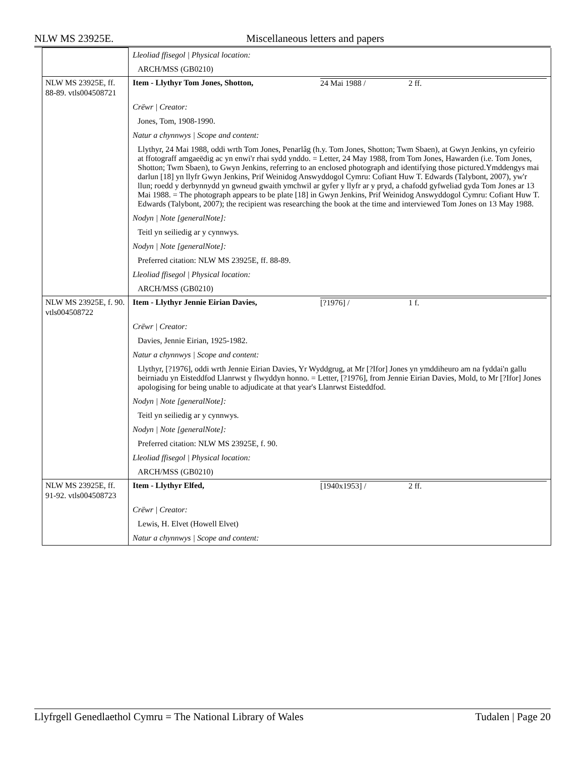NLW MS 23925E. Miscellaneous letters and papers
| | Lleoliad ffisegol / Physical location: ARCH/MSS (GB0210) |
| NLW MS 23925E, ff. 88-89. vtls004508721 | Item - Llythyr Tom Jones, Shotton, 24 Mai 1988 / 2 ff. Crëwr / Creator: Jones, Tom, 1908-1990. Natur a chynnwys / Scope and content: Llythyr, 24 Mai 1988, oddi wrth Tom Jones, Penarlâg (h.y. Tom Jones, Shotton; Twm Sbaen), at Gwyn Jenkins, yn cyfeirio at ffotograff amgaeëdig ac yn enwi'r rhai sydd ynddo. = Letter, 24 May 1988, from Tom Jones, Hawarden (i.e. Tom Jones, Shotton; Twm Sbaen), to Gwyn Jenkins, referring to an enclosed photograph and identifying those pictured.Ymddengys mai darlun [18] yn llyfr Gwyn Jenkins, Prif Weinidog Answyddogol Cymru: Cofiant Huw T. Edwards (Talybont, 2007), yw'r llun; roedd y derbynnydd yn gwneud gwaith ymchwil ar gyfer y llyfr ar y pryd, a chafodd gyfweliad gyda Tom Jones ar 13 Mai 1988. = The photograph appears to be plate [18] in Gwyn Jenkins, Prif Weinidog Answyddogol Cymru: Cofiant Huw T. Edwards (Talybont, 2007); the recipient was researching the book at the time and interviewed Tom Jones on 13 May 1988. Nodyn / Note [generalNote]: Teitl yn seiliedig ar y cynnwys. Nodyn / Note [generalNote]: Preferred citation: NLW MS 23925E, ff. 88-89. Lleoliad ffisegol / Physical location: ARCH/MSS (GB0210) |
| NLW MS 23925E, f. 90. vtls004508722 | Item - Llythyr Jennie Eirian Davies, [?1976] / 1 f. Crëwr / Creator: Davies, Jennie Eirian, 1925-1982. Natur a chynnwys / Scope and content: Llythyr, [?1976], oddi wrth Jennie Eirian Davies, Yr Wyddgrug, at Mr [?Ifor] Jones yn ymddiheuro am na fyddai'n gallu beirniadu yn Eisteddfod Llanrwst y flwyddyn honno. = Letter, [?1976], from Jennie Eirian Davies, Mold, to Mr [?Ifor] Jones apologising for being unable to adjudicate at that year's Llanrwst Eisteddfod. Nodyn / Note [generalNote]: Teitl yn seiliedig ar y cynnwys. Nodyn / Note [generalNote]: Preferred citation: NLW MS 23925E, f. 90. Lleoliad ffisegol / Physical location: ARCH/MSS (GB0210) |
| NLW MS 23925E, ff. 91-92. vtls004508723 | Item - Llythyr Elfed, [1940x1953] / 2 ff. Crëwr / Creator: Lewis, H. Elvet (Howell Elvet) Natur a chynnwys / Scope and content: |
Llyfrgell Genedlaethol Cymru = The National Library of Wales Tudalen | Page 20